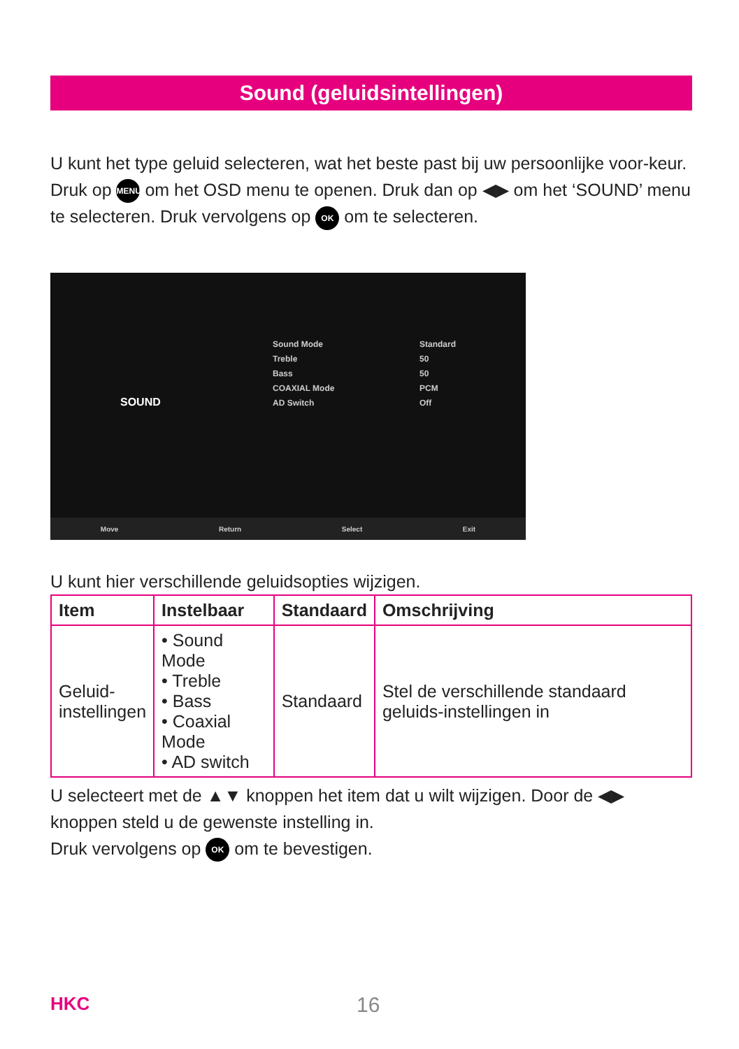Sound (geluidsintellingen)
U kunt het type geluid selecteren, wat het beste past bij uw persoonlijke voor-keur.
Druk op MENU om het OSD menu te openen. Druk dan op ◀▶ om het ‘SOUND’ menu te selecteren. Druk vervolgens op OK om te selecteren.
SOUND
Sound Mode
Treble
Bass
COAXIAL Mode
AD Switch
Standard
50
50
PCM
Off
Move Return Select Exit
U kunt hier verschillende geluidsopties wijzigen.
| Item | Instelbaar | Standaard | Omschrijving |
| --- | --- | --- | --- |
| Geluid- instellingen | • Sound Mode • Treble • Bass • Coaxial Mode • AD switch | Standaard | Stel de verschillende standaard geluids-instellingen in |
U selecteert met de ▲▼ knoppen het item dat u wilt wijzigen. Door de ◀▶ knoppen steld u de gewenste instelling in.
Druk vervolgens op OK om te bevestigen.
HKC 16